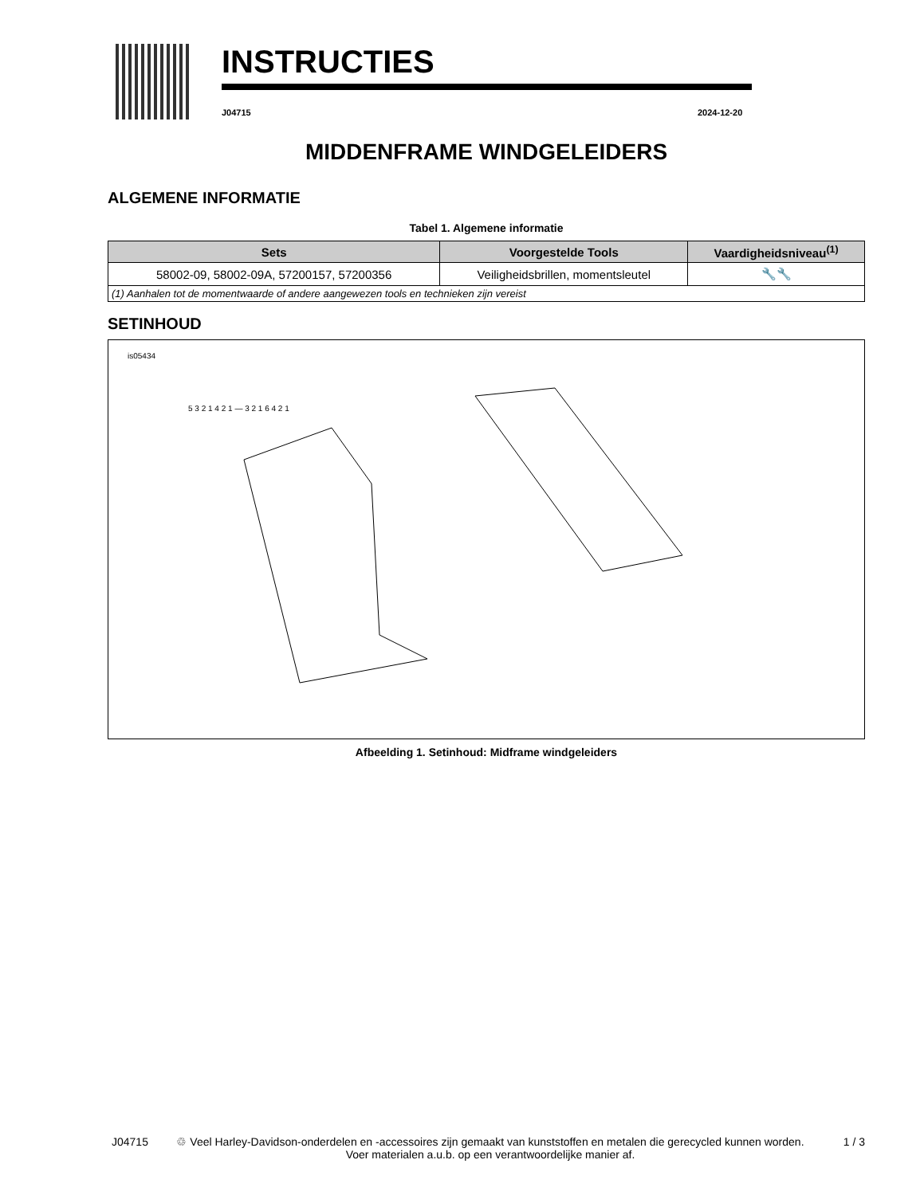INSTRUCTIES
J04715 2024-12-20
MIDDENFRAME WINDGELEIDERS
ALGEMENE INFORMATIE
Tabel 1. Algemene informatie
| Sets | Voorgestelde Tools | Vaardigheidsniveau<sup>(1)</sup> |
| --- | --- | --- |
| 58002-09, 58002-09A, 57200157, 57200356 | Veiligheidsbrillen, momentsleutel | 🔧🔧 |
| (1) Aanhalen tot de momentwaarde of andere aangewezen tools en technieken zijn vereist | | |
SETINHOUD
is05434
5 3 2 1 4 2 1 — 3 2 1 6 4 2 1
Afbeelding 1. Setinhoud: Midframe windgeleiders
J04715 ♲ Veel Harley-Davidson-onderdelen en -accessoires zijn gemaakt van kunststoffen en metalen die gerecycled kunnen worden.
Voer materialen a.u.b. op een verantwoordelijke manier af.
1 / 3